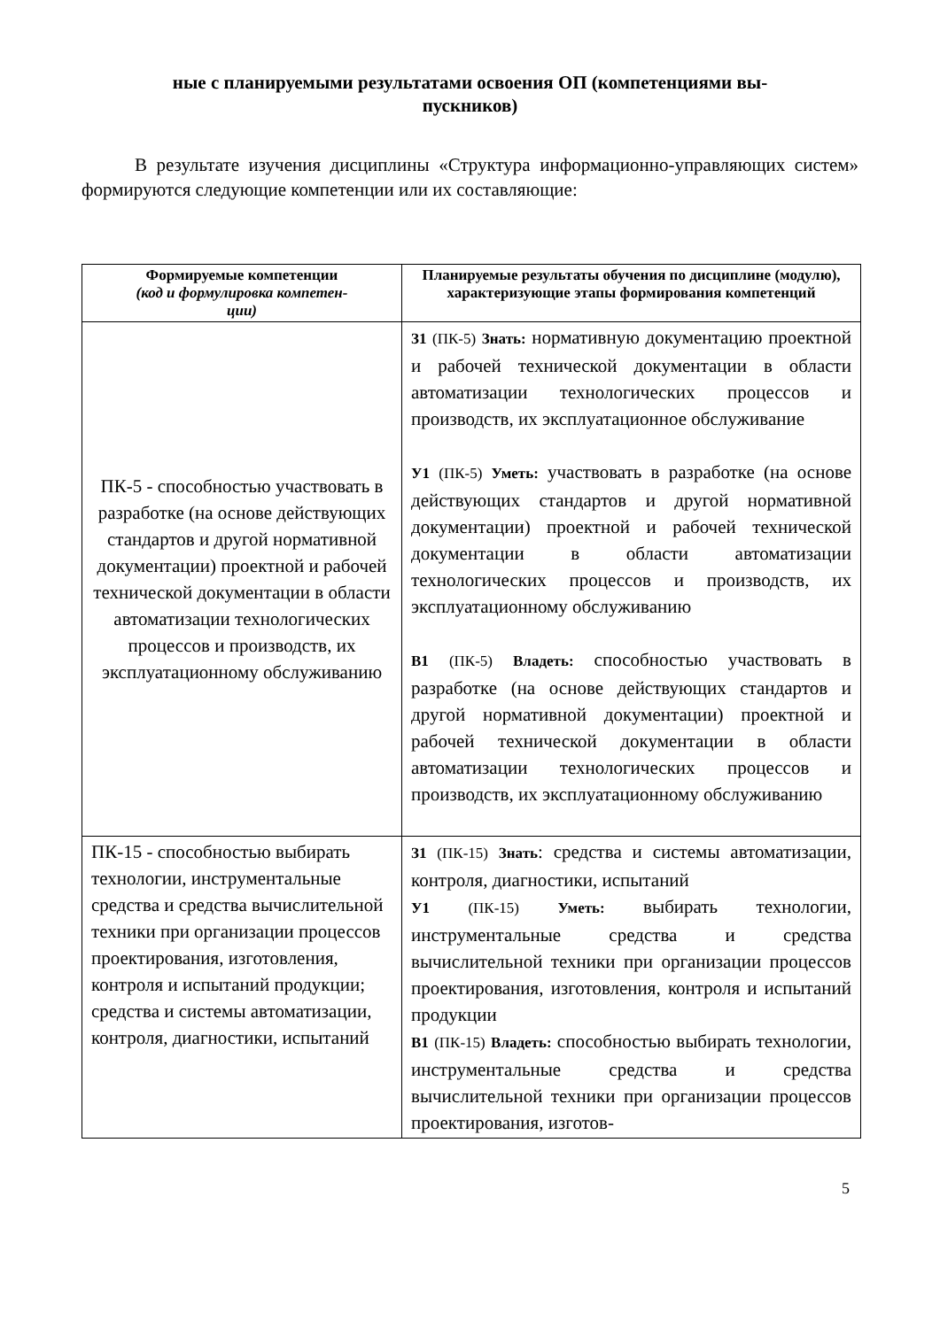ные с планируемыми результатами освоения ОП (компетенциями вы-
пускников)
В результате изучения дисциплины «Структура информационно-управляющих систем» формируются следующие компетенции или их составляющие:
| Формируемые компетенции (код и формулировка компетен- ции) | Планируемые результаты обучения по дисциплине (модулю), характеризующие этапы формирования компетенций |
| --- | --- |
| ПК-5 - способностью участвовать в разработке (на основе действующих стандартов и другой нормативной документации) проектной и рабочей технической документации в области автоматизации технологических процессов и производств, их эксплуатационному обслуживанию | З1 (ПК-5) Знать: нормативную документацию проектной и рабочей технической документации в области автоматизации технологических процессов и производств, их эксплуатационное обслуживание У1 (ПК-5) Уметь: участвовать в разработке (на основе действующих стандартов и другой нормативной документации) проектной и рабочей технической документации в области автоматизации технологических процессов и производств, их эксплуатационному обслуживанию В1 (ПК-5) Владеть: способностью участвовать в разработке (на основе действующих стандартов и другой нормативной документации) проектной и рабочей технической документации в области автоматизации технологических процессов и производств, их эксплуатационному обслуживанию |
| ПК-15 - способностью выбирать технологии, инструментальные средства и средства вычислительной техники при организации процессов проектирования, изготовления, контроля и испытаний продукции; средства и системы автоматизации, контроля, диагностики, испытаний | З1 (ПК-15) Знать : средства и системы автоматизации, контроля, диагностики, испытаний У1 (ПК-15) Уметь: выбирать технологии, инструментальные средства и средства вычислительной техники при организации процессов проектирования, изготовления, контроля и испытаний продукции В1 (ПК-15) Владеть: способностью выбирать технологии, инструментальные средства и средства вычислительной техники при организации процессов проектирования, изготов- |
5